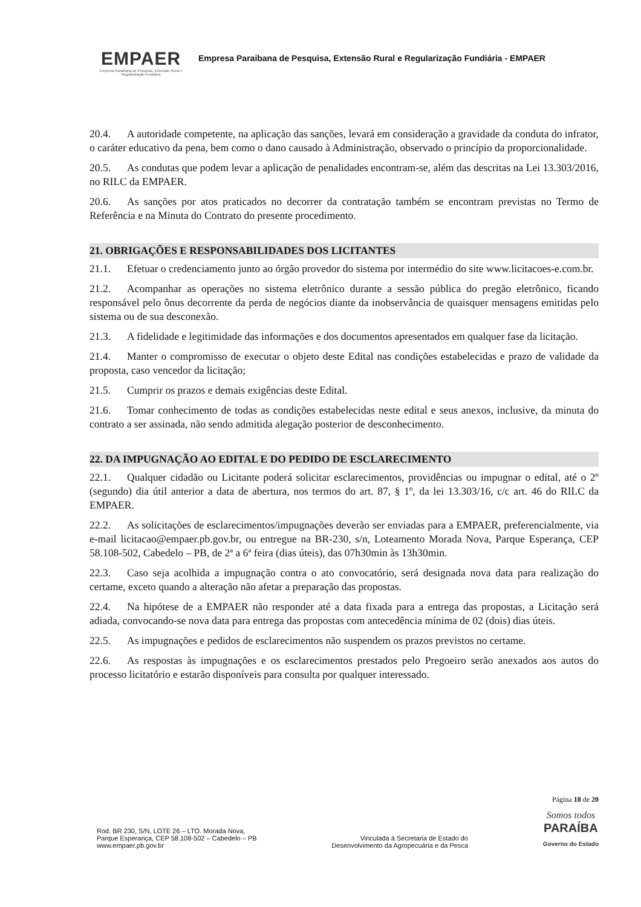EMPAER
Empresa Paraibana de Pesquisa, Extensão Rural e Regularização Fundiária
Empresa Paraibana de Pesquisa, Extensão Rural e Regularização Fundiária - EMPAER
20.4. A autoridade competente, na aplicação das sanções, levará em consideração a gravidade da conduta do infrator, o caráter educativo da pena, bem como o dano causado à Administração, observado o princípio da proporcionalidade.
20.5. As condutas que podem levar a aplicação de penalidades encontram-se, além das descritas na Lei 13.303/2016, no RILC da EMPAER.
20.6. As sanções por atos praticados no decorrer da contratação também se encontram previstas no Termo de Referência e na Minuta do Contrato do presente procedimento.
21. OBRIGAÇÕES E RESPONSABILIDADES DOS LICITANTES
21.1. Efetuar o credenciamento junto ao órgão provedor do sistema por intermédio do site www.licitacoes-e.com.br.
21.2. Acompanhar as operações no sistema eletrônico durante a sessão pública do pregão eletrônico, ficando responsável pelo ônus decorrente da perda de negócios diante da inobservância de quaisquer mensagens emitidas pelo sistema ou de sua desconexão.
21.3. A fidelidade e legitimidade das informações e dos documentos apresentados em qualquer fase da licitação.
21.4. Manter o compromisso de executar o objeto deste Edital nas condições estabelecidas e prazo de validade da proposta, caso vencedor da licitação;
21.5. Cumprir os prazos e demais exigências deste Edital.
21.6. Tomar conhecimento de todas as condições estabelecidas neste edital e seus anexos, inclusive, da minuta do contrato a ser assinada, não sendo admitida alegação posterior de desconhecimento.
22. DA IMPUGNAÇÃO AO EDITAL E DO PEDIDO DE ESCLARECIMENTO
22.1. Qualquer cidadão ou Licitante poderá solicitar esclarecimentos, providências ou impugnar o edital, até o 2º (segundo) dia útil anterior a data de abertura, nos termos do art. 87, § 1º, da lei 13.303/16, c/c art. 46 do RILC da EMPAER.
22.2. As solicitações de esclarecimentos/impugnações deverão ser enviadas para a EMPAER, preferencialmente, via e-mail licitacao@empaer.pb.gov.br, ou entregue na BR-230, s/n, Loteamento Morada Nova, Parque Esperança, CEP 58.108-502, Cabedelo – PB, de 2ª a 6ª feira (dias úteis), das 07h30min às 13h30min.
22.3. Caso seja acolhida a impugnação contra o ato convocatório, será designada nova data para realização do certame, exceto quando a alteração não afetar a preparação das propostas.
22.4. Na hipótese de a EMPAER não responder até a data fixada para a entrega das propostas, a Licitação será adiada, convocando-se nova data para entrega das propostas com antecedência mínima de 02 (dois) dias úteis.
22.5. As impugnações e pedidos de esclarecimentos não suspendem os prazos previstos no certame.
22.6. As respostas às impugnações e os esclarecimentos prestados pelo Pregoeiro serão anexados aos autos do processo licitatório e estarão disponíveis para consulta por qualquer interessado.
Página 18 de 20
Rod. BR 230, S/N, LOTE 26 – LTO. Morada Nova,
Parque Esperança, CEP 58.108-502 – Cabedelo – PB
www.empaer.pb.gov.br
Vinculada à Secretaria de Estado do
Desenvolvimento da Agropecuária e da Pesca
Somos todos
PARAÍBA
Governo do Estado